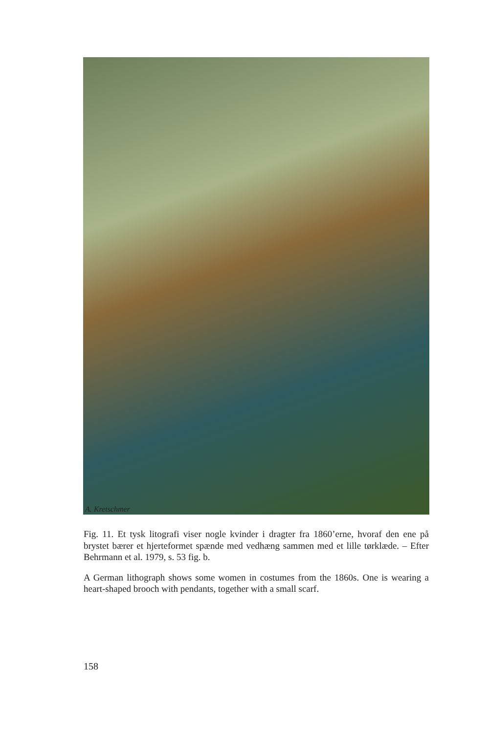A. Kretschmer
Fig. 11. Et tysk litografi viser nogle kvinder i dragter fra 1860’erne, hvoraf den ene på brystet bærer et hjerteformet spænde med vedhæng sammen med et lille tørklæde. – Efter Behrmann et al. 1979, s. 53 fig. b.
A German lithograph shows some women in costumes from the 1860s. One is wearing a heart-shaped brooch with pendants, together with a small scarf.
158